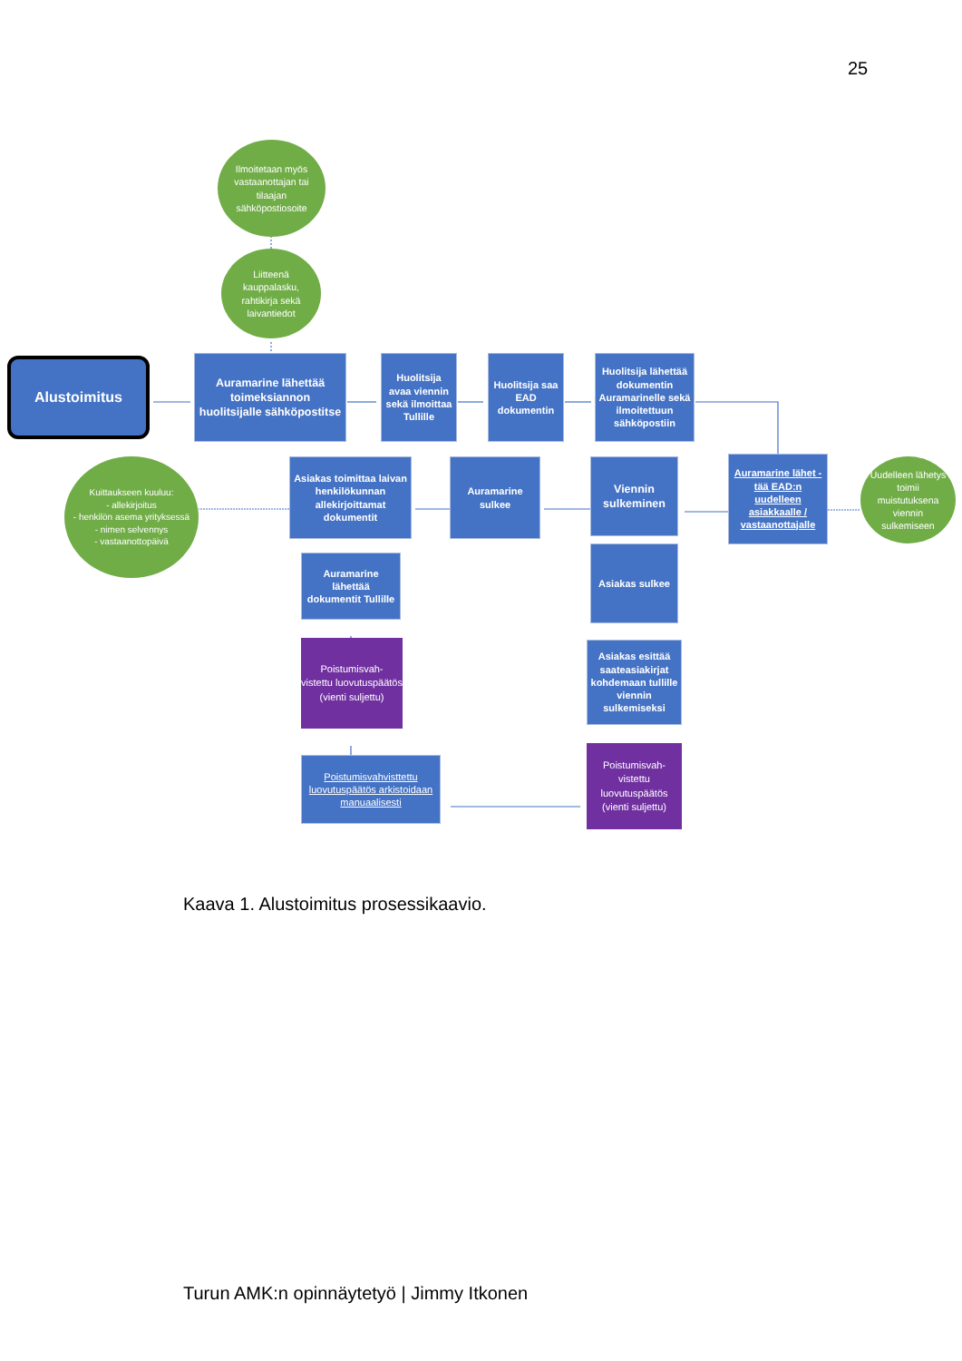25
Ilmoitetaan myös vastaanottajan tai tilaajan sähköpostiosoite
Liitteenä kauppalasku, rahtikirja sekä laivantiedot
Alustoimitus
Auramarine lähettää toimeksiannon huolitsijalle sähköpostitse
Huolitsija avaa viennin sekä ilmoittaa Tullille
Huolitsija saa EAD dokumentin
Huolitsija lähettää dokumentin Auramarinelle sekä ilmoitettuun sähköpostiin
Kuittaukseen kuuluu:
- allekirjoitus
- henkilön asema yrityksessä
- nimen selvennys
- vastaanottopäivä
Asiakas toimittaa laivan henkilökunnan allekirjoittamat dokumentit
Auramarine sulkee
Viennin sulkeminen
Auramarine lähet -tää EAD:n uudelleen asiakkaalle / vastaanottajalle
Uudelleen lähetys toimii muistutuksena viennin sulkemiseen
Auramarine lähettää dokumentit Tullille
Poistumisvah-
vistettu luovutuspäätös (vienti suljettu)
Poistumisvahvisttettu luovutuspäätös arkistoidaan manuaalisesti
Asiakas sulkee
Asiakas esittää saateasiakirjat kohdemaan tullille viennin sulkemiseksi
Poistumisvah-
vistettu luovutuspäätös (vienti suljettu)
Kaava 1. Alustoimitus prosessikaavio.
Turun AMK:n opinnäytetyö | Jimmy Itkonen